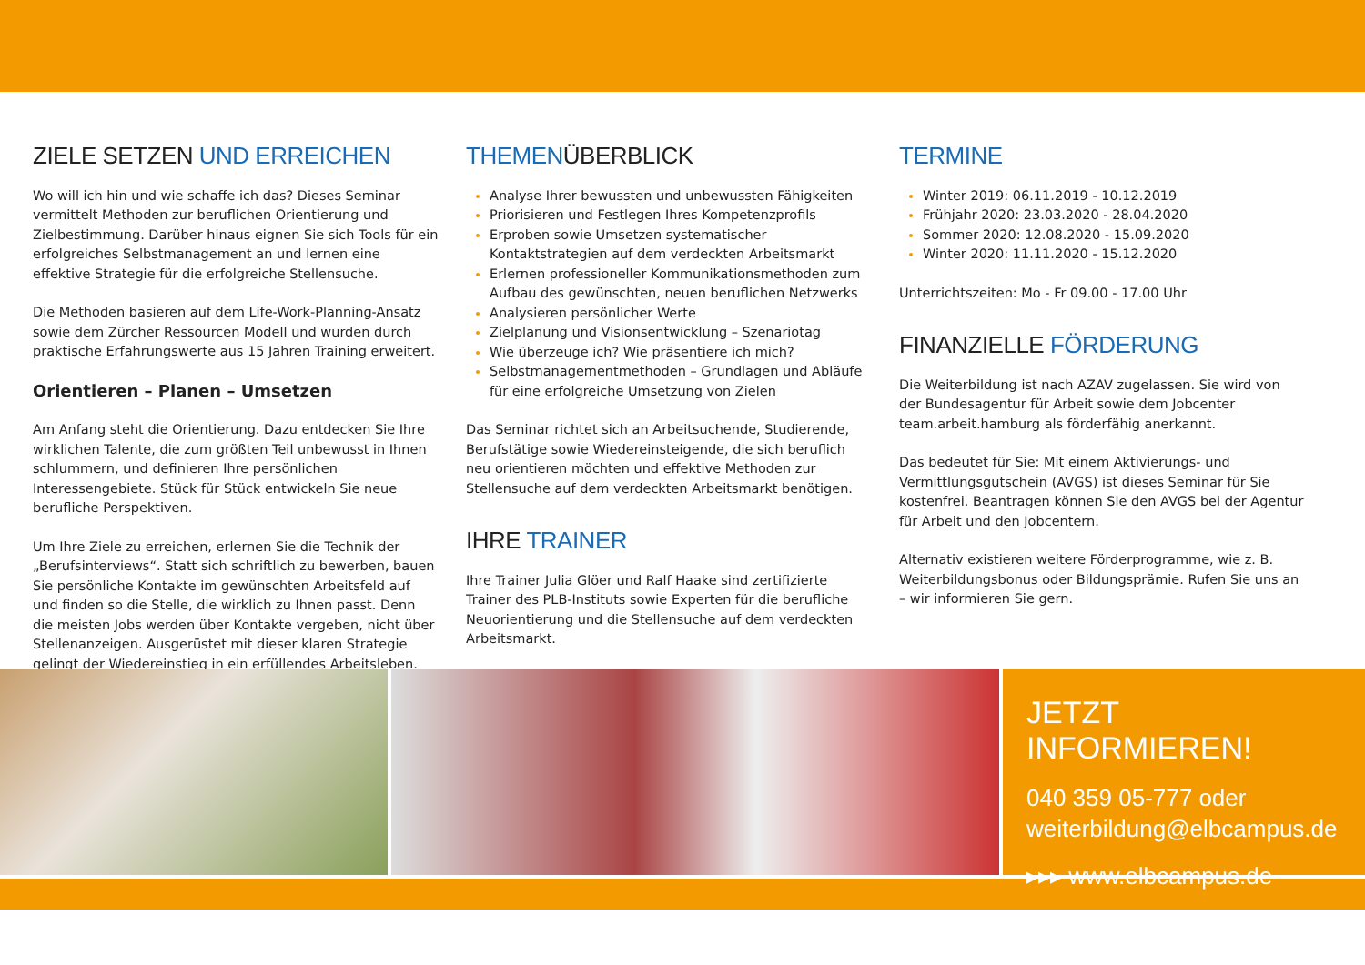ZIELE SETZEN UND ERREICHEN
Wo will ich hin und wie schaffe ich das? Dieses Seminar vermittelt Methoden zur beruflichen Orientierung und Zielbestimmung. Darüber hinaus eignen Sie sich Tools für ein erfolgreiches Selbstmanagement an und lernen eine effektive Strategie für die erfolgreiche Stellensuche.
Die Methoden basieren auf dem Life-Work-Planning-Ansatz sowie dem Zürcher Ressourcen Modell und wurden durch praktische Erfahrungswerte aus 15 Jahren Training erweitert.
Orientieren – Planen – Umsetzen
Am Anfang steht die Orientierung. Dazu entdecken Sie Ihre wirklichen Talente, die zum größten Teil unbewusst in Ihnen schlummern, und definieren Ihre persönlichen Interessengebiete. Stück für Stück entwickeln Sie neue berufliche Perspektiven.
Um Ihre Ziele zu erreichen, erlernen Sie die Technik der „Berufsinterviews“. Statt sich schriftlich zu bewerben, bauen Sie persönliche Kontakte im gewünschten Arbeitsfeld auf und finden so die Stelle, die wirklich zu Ihnen passt. Denn die meisten Jobs werden über Kontakte vergeben, nicht über Stellenanzeigen. Ausgerüstet mit dieser klaren Strategie gelingt der Wiedereinstieg in ein erfüllendes Arbeitsleben.
THEMENÜBERBLICK
Analyse Ihrer bewussten und unbewussten Fähigkeiten
Priorisieren und Festlegen Ihres Kompetenzprofils
Erproben sowie Umsetzen systematischer Kontaktstrategien auf dem verdeckten Arbeitsmarkt
Erlernen professioneller Kommunikationsmethoden zum Aufbau des gewünschten, neuen beruflichen Netzwerks
Analysieren persönlicher Werte
Zielplanung und Visionsentwicklung – Szenariotag
Wie überzeuge ich? Wie präsentiere ich mich?
Selbstmanagementmethoden – Grundlagen und Abläufe für eine erfolgreiche Umsetzung von Zielen
Das Seminar richtet sich an Arbeitsuchende, Studierende, Berufstätige sowie Wiedereinsteigende, die sich beruflich neu orientieren möchten und effektive Methoden zur Stellensuche auf dem verdeckten Arbeitsmarkt benötigen.
IHRE TRAINER
Ihre Trainer Julia Glöer und Ralf Haake sind zertifizierte Trainer des PLB-Instituts sowie Experten für die berufliche Neuorientierung und die Stellensuche auf dem verdeckten Arbeitsmarkt.
TERMINE
Winter 2019: 06.11.2019 - 10.12.2019
Frühjahr 2020: 23.03.2020 - 28.04.2020
Sommer 2020: 12.08.2020 - 15.09.2020
Winter 2020: 11.11.2020 - 15.12.2020
Unterrichtszeiten: Mo - Fr 09.00 - 17.00 Uhr
FINANZIELLE FÖRDERUNG
Die Weiterbildung ist nach AZAV zugelassen. Sie wird von der Bundesagentur für Arbeit sowie dem Jobcenter team.arbeit.hamburg als förderfähig anerkannt.
Das bedeutet für Sie: Mit einem Aktivierungs- und Vermittlungsgutschein (AVGS) ist dieses Seminar für Sie kostenfrei. Beantragen können Sie den AVGS bei der Agentur für Arbeit und den Jobcentern.
Alternativ existieren weitere Förderprogramme, wie z. B. Weiterbildungsbonus oder Bildungsprämie. Rufen Sie uns an – wir informieren Sie gern.
JETZT INFORMIEREN!
040 359 05-777 oder
weiterbildung@elbcampus.de
▸▸▸ www.elbcampus.de